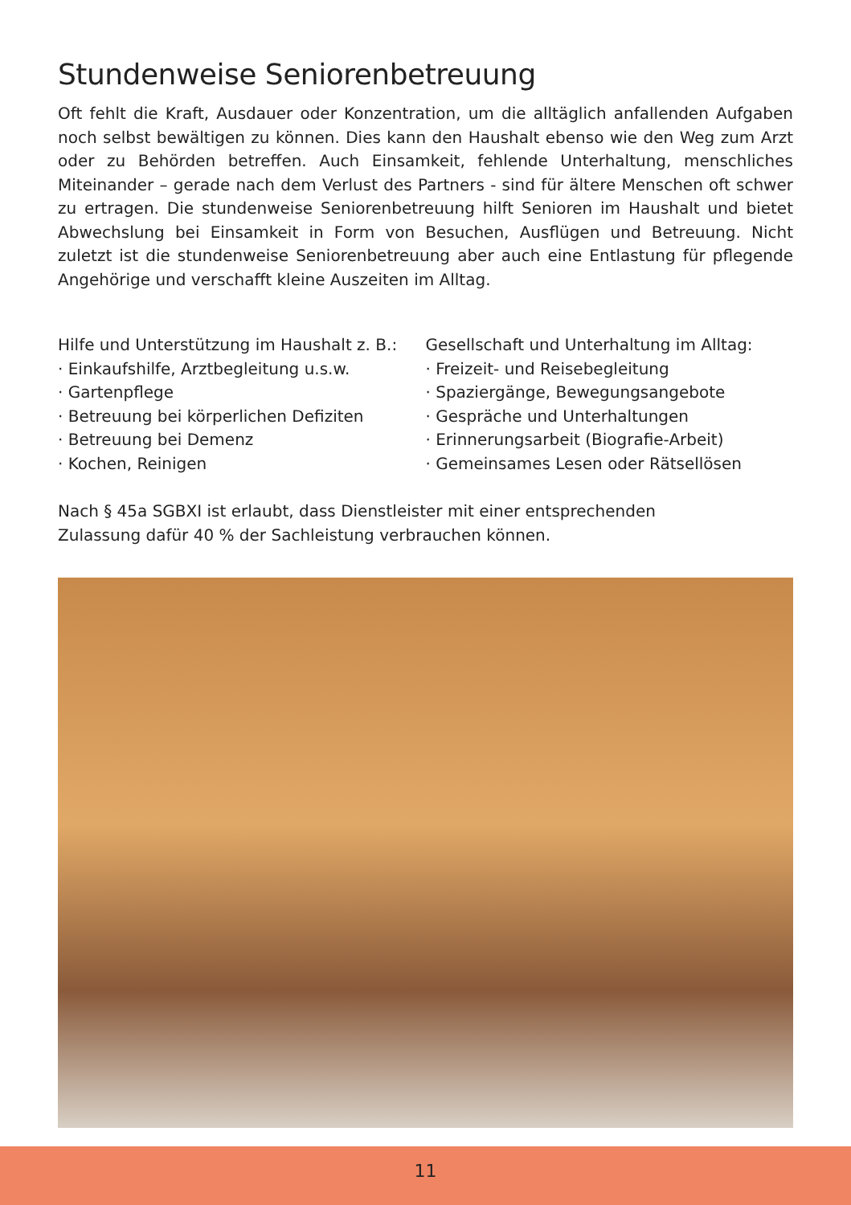Stundenweise Seniorenbetreuung
Oft fehlt die Kraft, Ausdauer oder Konzentration, um die alltäglich anfallenden Aufgaben noch selbst bewältigen zu können. Dies kann den Haushalt ebenso wie den Weg zum Arzt oder zu Behörden betreffen. Auch Einsamkeit, fehlende Unterhaltung, menschliches Miteinander – gerade nach dem Verlust des Partners - sind für ältere Menschen oft schwer zu ertragen. Die stundenweise Seniorenbetreuung hilft Senioren im Haushalt und bietet Abwechslung bei Einsamkeit in Form von Besuchen, Ausflügen und Betreuung. Nicht zuletzt ist die stundenweise Seniorenbetreuung aber auch eine Entlastung für pflegende Angehörige und verschafft kleine Auszeiten im Alltag.
Hilfe und Unterstützung im Haushalt z. B.:
· Einkaufshilfe, Arztbegleitung u.s.w.
· Gartenpflege
· Betreuung bei körperlichen Defiziten
· Betreuung bei Demenz
· Kochen, Reinigen
Gesellschaft und Unterhaltung im Alltag:
· Freizeit- und Reisebegleitung
· Spaziergänge, Bewegungsangebote
· Gespräche und Unterhaltungen
· Erinnerungsarbeit (Biografie-Arbeit)
· Gemeinsames Lesen oder Rätsellösen
Nach § 45a SGBXI ist erlaubt, dass Dienstleister mit einer entsprechenden
Zulassung dafür 40 % der Sachleistung verbrauchen können.
11